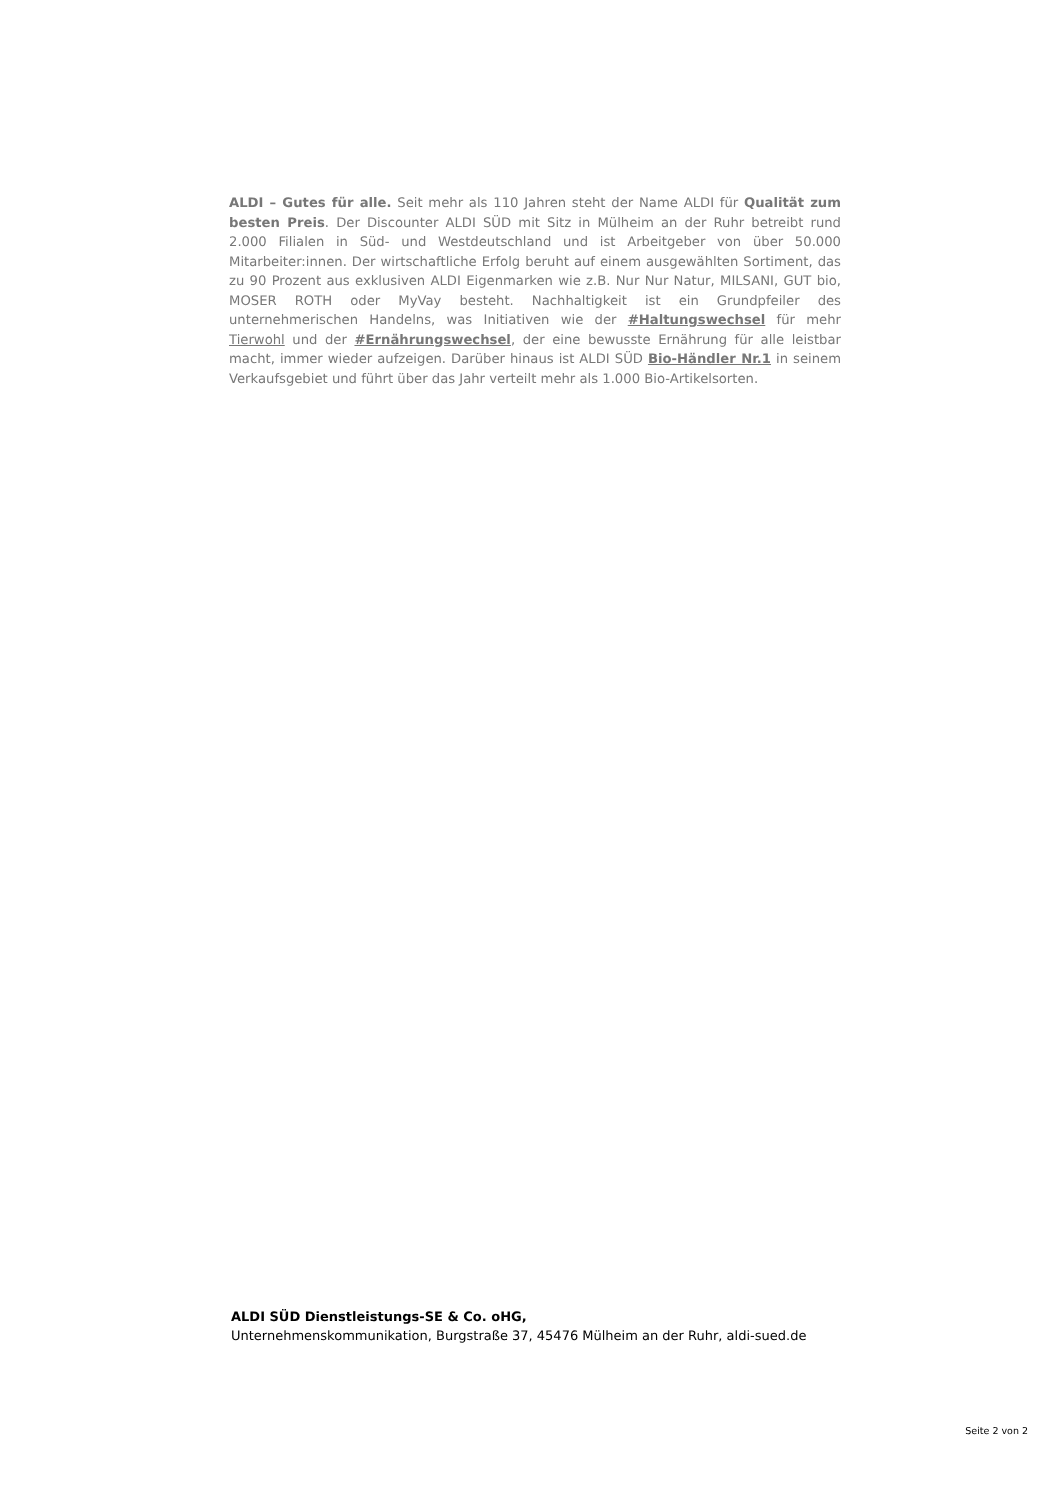ALDI – Gutes für alle. Seit mehr als 110 Jahren steht der Name ALDI für Qualität zum besten Preis. Der Discounter ALDI SÜD mit Sitz in Mülheim an der Ruhr betreibt rund 2.000 Filialen in Süd- und Westdeutschland und ist Arbeitgeber von über 50.000 Mitarbeiter:innen. Der wirtschaftliche Erfolg beruht auf einem ausgewählten Sortiment, das zu 90 Prozent aus exklusiven ALDI Eigenmarken wie z.B. Nur Nur Natur, MILSANI, GUT bio, MOSER ROTH oder MyVay besteht. Nachhaltigkeit ist ein Grundpfeiler des unternehmerischen Handelns, was Initiativen wie der #Haltungswechsel für mehr Tierwohl und der #Ernährungswechsel, der eine bewusste Ernährung für alle leistbar macht, immer wieder aufzeigen. Darüber hinaus ist ALDI SÜD Bio-Händler Nr.1 in seinem Verkaufsgebiet und führt über das Jahr verteilt mehr als 1.000 Bio-Artikelsorten.
ALDI SÜD Dienstleistungs-SE & Co. oHG,
Unternehmenskommunikation, Burgstraße 37, 45476 Mülheim an der Ruhr, aldi-sued.de
Seite 2 von 2